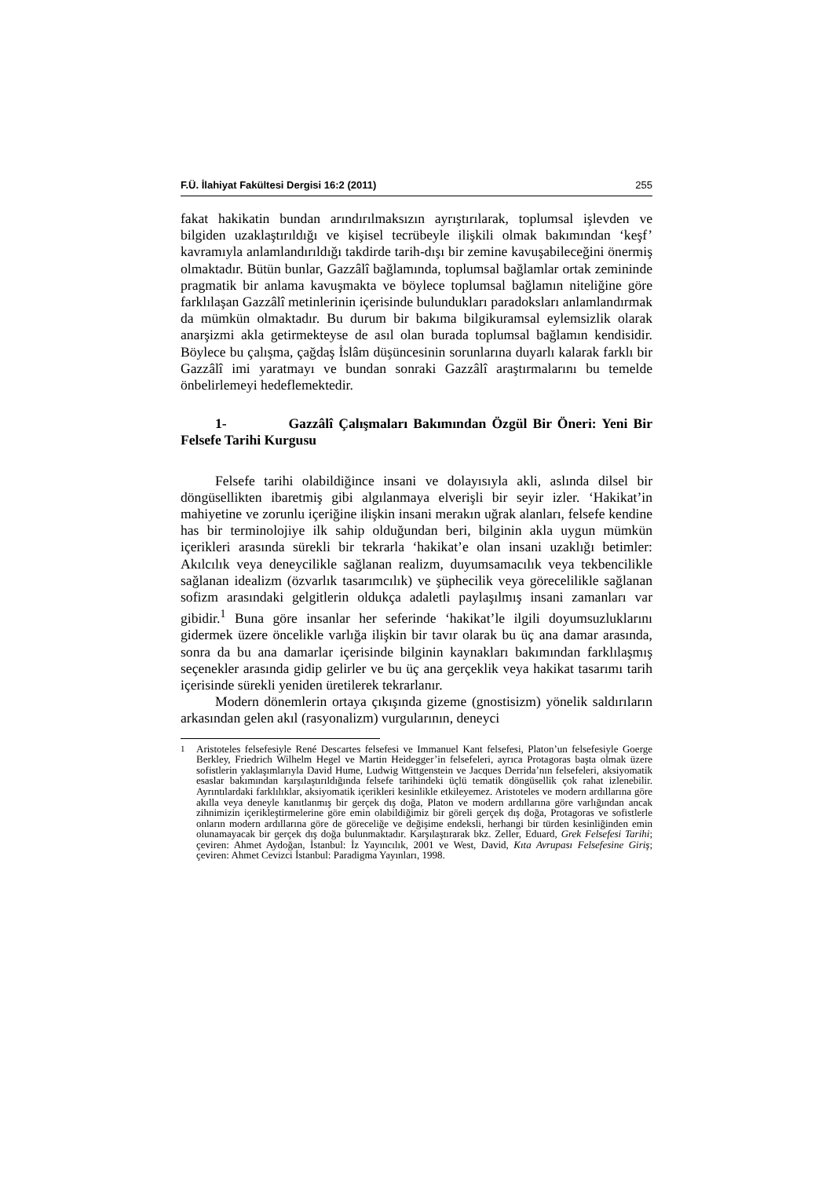F.Ü. İlahiyat Fakültesi Dergisi 16:2 (2011) 255
fakat hakikatin bundan arındırılmaksızın ayrıştırılarak, toplumsal işlevden ve bilgiden uzaklaştırıldığı ve kişisel tecrübeyle ilişkili olmak bakımından ‘keşf’ kavramıyla anlamlandırıldığı takdirde tarih-dışı bir zemine kavuşabileceğini önermiş olmaktadır. Bütün bunlar, Gazzâlî bağlamında, toplumsal bağlamlar ortak zemininde pragmatik bir anlama kavuşmakta ve böylece toplumsal bağlamın niteliğine göre farklılaşan Gazzâlî metinlerinin içerisinde bulundukları paradoksları anlamlandırmak da mümkün olmaktadır. Bu durum bir bakıma bilgikuramsal eylemsizlik olarak anarşizmi akla getirmekteyse de asıl olan burada toplumsal bağlamın kendisidir. Böylece bu çalışma, çağdaş İslâm düşüncesinin sorunlarına duyarlı kalarak farklı bir Gazzâlî imi yaratmayı ve bundan sonraki Gazzâlî araştırmalarını bu temelde önbelirlemeyi hedeflemektedir.
1- Gazzâlî Çalışmaları Bakımından Özgül Bir Öneri: Yeni Bir Felsefe Tarihi Kurgusu
Felsefe tarihi olabildiğince insani ve dolayısıyla akli, aslında dilsel bir döngüsellikten ibaretmiş gibi algılanmaya elverişli bir seyir izler. ‘Hakikat’in mahiyetine ve zorunlu içeriğine ilişkin insani merakın uğrak alanları, felsefe kendine has bir terminolojiye ilk sahip olduğundan beri, bilginin akla uygun mümkün içerikleri arasında sürekli bir tekrarla ‘hakikat’e olan insani uzaklığı betimler: Akılcılık veya deneycilikle sağlanan realizm, duyumsamacılık veya tekbencilikle sağlanan idealizm (özvarlık tasarımcılık) ve şüphecilik veya görecelilikle sağlanan sofizm arasındaki gelgitlerin oldukça adaletli paylaşılmış insani zamanları var gibidir.<sup>1</sup> Buna göre insanlar her seferinde ‘hakikat’le ilgili doyumsuzluklarını gidermek üzere öncelikle varlığa ilişkin bir tavır olarak bu üç ana damar arasında, sonra da bu ana damarlar içerisinde bilginin kaynakları bakımından farklılaşmış seçenekler arasında gidip gelirler ve bu üç ana gerçeklik veya hakikat tasarımı tarih içerisinde sürekli yeniden üretilerek tekrarlanır.
Modern dönemlerin ortaya çıkışında gizeme (gnostisizm) yönelik saldırıların arkasından gelen akıl (rasyonalizm) vurgularının, deneyci
<sup>1</sup> Aristoteles felsefesiyle René Descartes felsefesi ve Immanuel Kant felsefesi, Platon’un felsefesiyle Goerge Berkley, Friedrich Wilhelm Hegel ve Martin Heidegger’in felsefeleri, ayrıca Protagoras başta olmak üzere sofistlerin yaklaşımlarıyla David Hume, Ludwig Wittgenstein ve Jacques Derrida’nın felsefeleri, aksiyomatik esaslar bakımından karşılaştırıldığında felsefe tarihindeki üçlü tematik döngüsellik çok rahat izlenebilir. Ayrıntılardaki farklılıklar, aksiyomatik içerikleri kesinlikle etkileyemez. Aristoteles ve modern ardıllarına göre akılla veya deneyle kanıtlanmış bir gerçek dış doğa, Platon ve modern ardıllarına göre varlığından ancak zihnimizin içerikleştirmelerine göre emin olabildiğimiz bir göreli gerçek dış doğa, Protagoras ve sofistlerle onların modern ardıllarına göre de göreceliğe ve değişime endeksli, herhangi bir türden kesinliğinden emin olunamayacak bir gerçek dış doğa bulunmaktadır. Karşılaştırarak bkz. Zeller, Eduard, Grek Felsefesi Tarihi; çeviren: Ahmet Aydoğan, İstanbul: İz Yayıncılık, 2001 ve West, David, Kıta Avrupası Felsefesine Giriş; çeviren: Ahmet Cevizci İstanbul: Paradigma Yayınları, 1998.